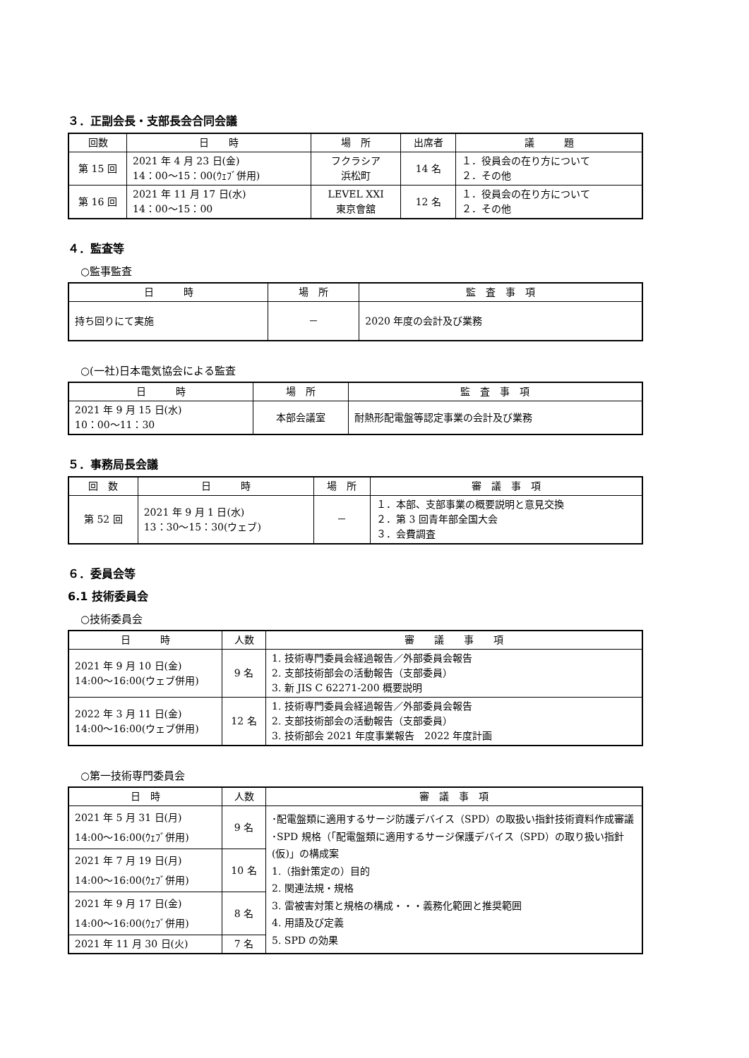３．正副会長・支部長会合同会議
| 回数 | 日 時 | 場 所 | 出席者 | 議 題 |
| --- | --- | --- | --- | --- |
| 第 15 回 | 2021 年 4 月 23 日(金) 14：00〜15：00(ｳｪﾌﾞ併用) | フクラシア 浜松町 | 14 名 | １．役員会の在り方について ２．その他 |
| 第 16 回 | 2021 年 11 月 17 日(水) 14：00〜15：00 | LEVEL XXI 東京會舘 | 12 名 | １．役員会の在り方について ２．その他 |
４．監査等
○監事監査
| 日 時 | 場 所 | 監 査 事 項 |
| --- | --- | --- |
| 持ち回りにて実施 | － | 2020 年度の会計及び業務 |
○(一社)日本電気協会による監査
| 日 時 | 場 所 | 監 査 事 項 |
| --- | --- | --- |
| 2021 年 9 月 15 日(水) 10：00〜11：30 | 本部会議室 | 耐熱形配電盤等認定事業の会計及び業務 |
５．事務局長会議
| 回 数 | 日 時 | 場 所 | 審 議 事 項 |
| --- | --- | --- | --- |
| 第 52 回 | 2021 年 9 月 1 日(水) 13：30〜15：30(ウェブ) | － | １．本部、支部事業の概要説明と意見交換 ２．第 3 回青年部全国大会 ３．会費調査 |
６．委員会等
6.1 技術委員会
○技術委員会
| 日 時 | 人数 | 審 議 事 項 |
| --- | --- | --- |
| 2021 年 9 月 10 日(金) 14:00〜16:00(ウェブ併用) | 9 名 | 1. 技術専門委員会経過報告／外部委員会報告 2. 支部技術部会の活動報告（支部委員） 3. 新 JIS C 62271-200 概要説明 |
| 2022 年 3 月 11 日(金) 14:00〜16:00(ウェブ併用) | 12 名 | 1. 技術専門委員会経過報告／外部委員会報告 2. 支部技術部会の活動報告（支部委員） 3. 技術部会 2021 年度事業報告 2022 年度計画 |
○第一技術専門委員会
| 日 時 | 人数 | 審 議 事 項 |
| --- | --- | --- |
| 2021 年 5 月 31 日(月) 14:00〜16:00(ｳｪﾌﾞ併用) | 9 名 | ･配電盤類に適用するサージ防護デバイス（SPD）の取扱い指針技術資料作成審議 ･SPD 規格（「配電盤類に適用するサージ保護デバイス（SPD）の取り扱い指針(仮)」の構成案 1.（指針策定の）目的 2. 関連法規・規格 3. 雷被害対策と規格の構成・・・義務化範囲と推奨範囲 4. 用語及び定義 5. SPD の効果 |
| 2021 年 7 月 19 日(月) 14:00〜16:00(ｳｪﾌﾞ併用) | 10 名 | |
| 2021 年 9 月 17 日(金) 14:00〜16:00(ｳｪﾌﾞ併用) | 8 名 | |
| 2021 年 11 月 30 日(火) | 7 名 | |